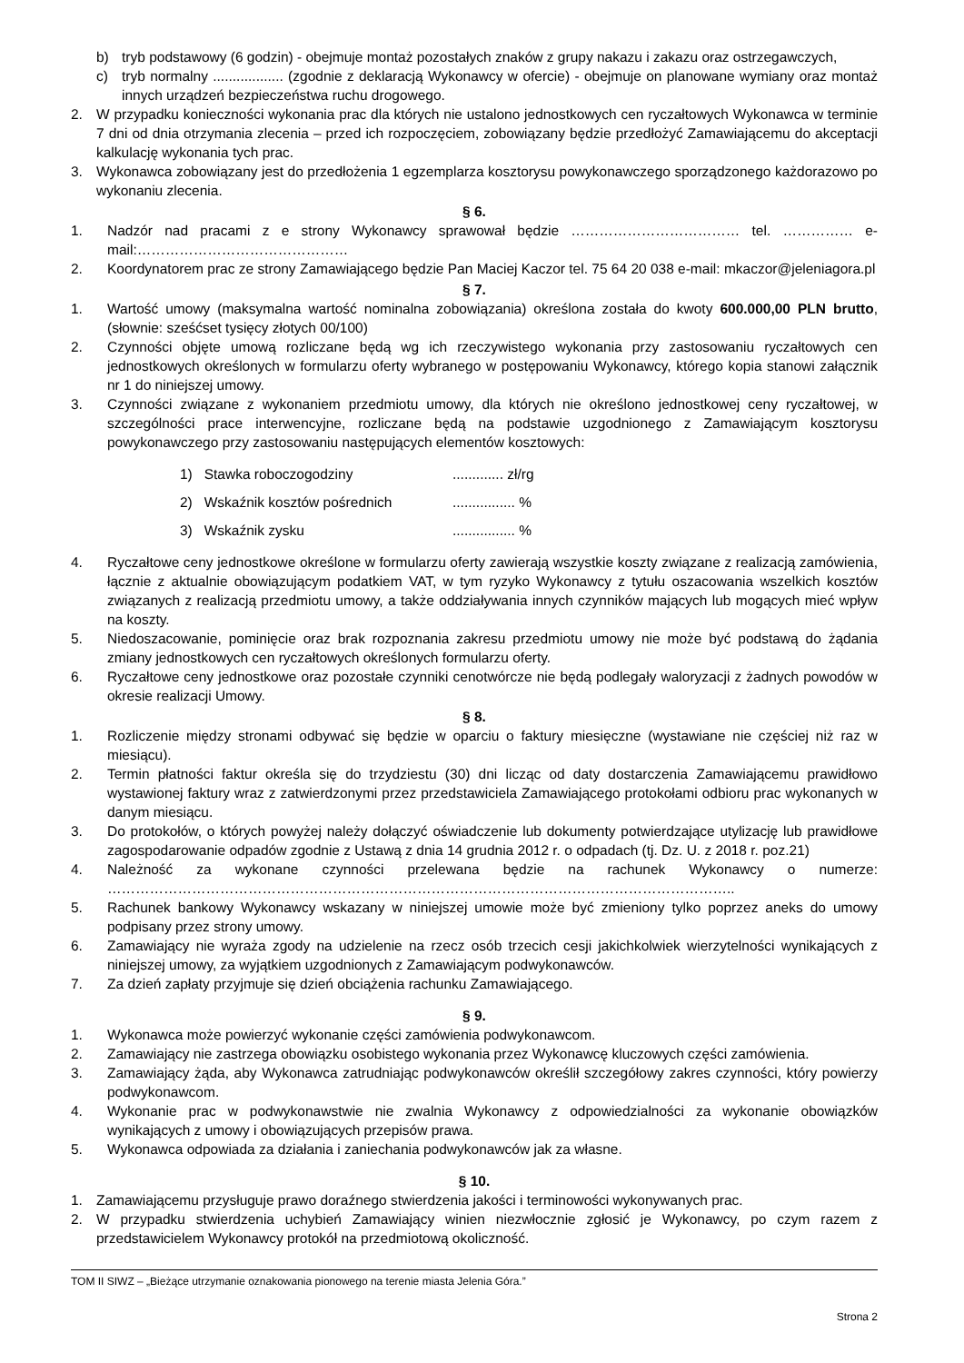b) tryb podstawowy (6 godzin) - obejmuje montaż pozostałych znaków z grupy nakazu i zakazu oraz ostrzegawczych,
c) tryb normalny .................. (zgodnie z deklaracją Wykonawcy w ofercie) - obejmuje on planowane wymiany oraz montaż innych urządzeń bezpieczeństwa ruchu drogowego.
2. W przypadku konieczności wykonania prac dla których nie ustalono jednostkowych cen ryczałtowych Wykonawca w terminie 7 dni od dnia otrzymania zlecenia – przed ich rozpoczęciem, zobowiązany będzie przedłożyć Zamawiającemu do akceptacji kalkulację wykonania tych prac.
3. Wykonawca zobowiązany jest do przedłożenia 1 egzemplarza kosztorysu powykonawczego sporządzonego każdorazowo po wykonaniu zlecenia.
§ 6.
1. Nadzór nad pracami z e strony Wykonawcy sprawował będzie ……………………………… tel. …………… e-mail:………………………………………
2. Koordynatorem prac ze strony Zamawiającego będzie Pan Maciej Kaczor tel. 75 64 20 038 e-mail: mkaczor@jeleniagora.pl
§ 7.
1. Wartość umowy (maksymalna wartość nominalna zobowiązania) określona została do kwoty 600.000,00 PLN brutto, (słownie: sześćset tysięcy złotych 00/100)
2. Czynności objęte umową rozliczane będą wg ich rzeczywistego wykonania przy zastosowaniu ryczałtowych cen jednostkowych określonych w formularzu oferty wybranego w postępowaniu Wykonawcy, którego kopia stanowi załącznik nr 1 do niniejszej umowy.
3. Czynności związane z wykonaniem przedmiotu umowy, dla których nie określono jednostkowej ceny ryczałtowej, w szczególności prace interwencyjne, rozliczane będą na podstawie uzgodnionego z Zamawiającym kosztorysu powykonawczego przy zastosowaniu następujących elementów kosztowych:
1) Stawka roboczogodziny............. zł/rg
2) Wskaźnik kosztów pośrednich................ %
3) Wskaźnik zysku................ %
4. Ryczałtowe ceny jednostkowe określone w formularzu oferty zawierają wszystkie koszty związane z realizacją zamówienia, łącznie z aktualnie obowiązującym podatkiem VAT, w tym ryzyko Wykonawcy z tytułu oszacowania wszelkich kosztów związanych z realizacją przedmiotu umowy, a także oddziaływania innych czynników mających lub mogących mieć wpływ na koszty.
5. Niedoszacowanie, pominięcie oraz brak rozpoznania zakresu przedmiotu umowy nie może być podstawą do żądania zmiany jednostkowych cen ryczałtowych określonych formularzu oferty.
6. Ryczałtowe ceny jednostkowe oraz pozostałe czynniki cenotwórcze nie będą podlegały waloryzacji z żadnych powodów w okresie realizacji Umowy.
§ 8.
1. Rozliczenie między stronami odbywać się będzie w oparciu o faktury miesięczne (wystawiane nie częściej niż raz w miesiącu).
2. Termin płatności faktur określa się do trzydziestu (30) dni licząc od daty dostarczenia Zamawiającemu prawidłowo wystawionej faktury wraz z zatwierdzonymi przez przedstawiciela Zamawiającego protokołami odbioru prac wykonanych w danym miesiącu.
3. Do protokołów, o których powyżej należy dołączyć oświadczenie lub dokumenty potwierdzające utylizację lub prawidłowe zagospodarowanie odpadów zgodnie z Ustawą z dnia 14 grudnia 2012 r. o odpadach (tj. Dz. U. z 2018 r. poz.21)
4. Należność za wykonane czynności przelewana będzie na rachunek Wykonawcy o numerze: ……………………………………………………………………………………………………………………..
5. Rachunek bankowy Wykonawcy wskazany w niniejszej umowie może być zmieniony tylko poprzez aneks do umowy podpisany przez strony umowy.
6. Zamawiający nie wyraża zgody na udzielenie na rzecz osób trzecich cesji jakichkolwiek wierzytelności wynikających z niniejszej umowy, za wyjątkiem uzgodnionych z Zamawiającym podwykonawców.
7. Za dzień zapłaty przyjmuje się dzień obciążenia rachunku Zamawiającego.
§ 9.
1. Wykonawca może powierzyć wykonanie części zamówienia podwykonawcom.
2. Zamawiający nie zastrzega obowiązku osobistego wykonania przez Wykonawcę kluczowych części zamówienia.
3. Zamawiający żąda, aby Wykonawca zatrudniając podwykonawców określił szczegółowy zakres czynności, który powierzy podwykonawcom.
4. Wykonanie prac w podwykonawstwie nie zwalnia Wykonawcy z odpowiedzialności za wykonanie obowiązków wynikających z umowy i obowiązujących przepisów prawa.
5. Wykonawca odpowiada za działania i zaniechania podwykonawców jak za własne.
§ 10.
1. Zamawiającemu przysługuje prawo doraźnego stwierdzenia jakości i terminowości wykonywanych prac.
2. W przypadku stwierdzenia uchybień Zamawiający winien niezwłocznie zgłosić je Wykonawcy, po czym razem z przedstawicielem Wykonawcy protokół na przedmiotową okoliczność.
TOM II SIWZ – „Bieżące utrzymanie oznakowania pionowego na terenie miasta Jelenia Góra.”
Strona 2